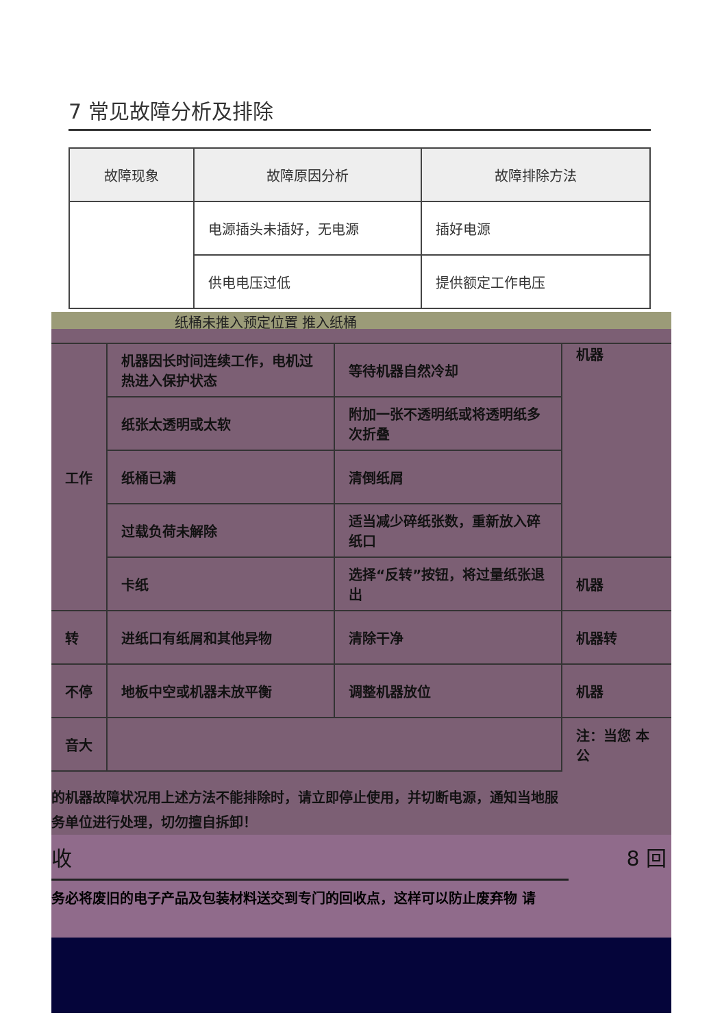7 常见故障分析及排除
| 故障现象 | 故障原因分析 | 故障排除方法 |
| --- | --- | --- |
| | 电源插头未插好，无电源 | 插好电源 |
| | 供电电压过低 | 提供额定工作电压 |
纸桶未推入预定位置 推入纸桶
| 工作 | 机器因长时间连续工作，电机过热进入保护状态 | 等待机器自然冷却 | 机器 |
| | 纸张太透明或太软 | 附加一张不透明纸或将透明纸多次折叠 | |
| | 纸桶已满 | 清倒纸屑 | |
| | 过载负荷未解除 | 适当减少碎纸张数，重新放入碎纸口 | |
| | 卡纸 | 选择“反转”按钮，将过量纸张退出 | 机器 |
| 转 | 进纸口有纸屑和其他异物 | 清除干净 | 机器转 |
| 不停 | 地板中空或机器未放平衡 | 调整机器放位 | 机器 |
| 音大 | | | 注：当您 本公 |
的机器故障状况用上述方法不能排除时，请立即停止使用，并切断电源，通知当地服务单位进行处理，切勿擅自拆卸！
收 8 回
务必将废旧的电子产品及包装材料送交到专门的回收点，这样可以防止废弃物 请